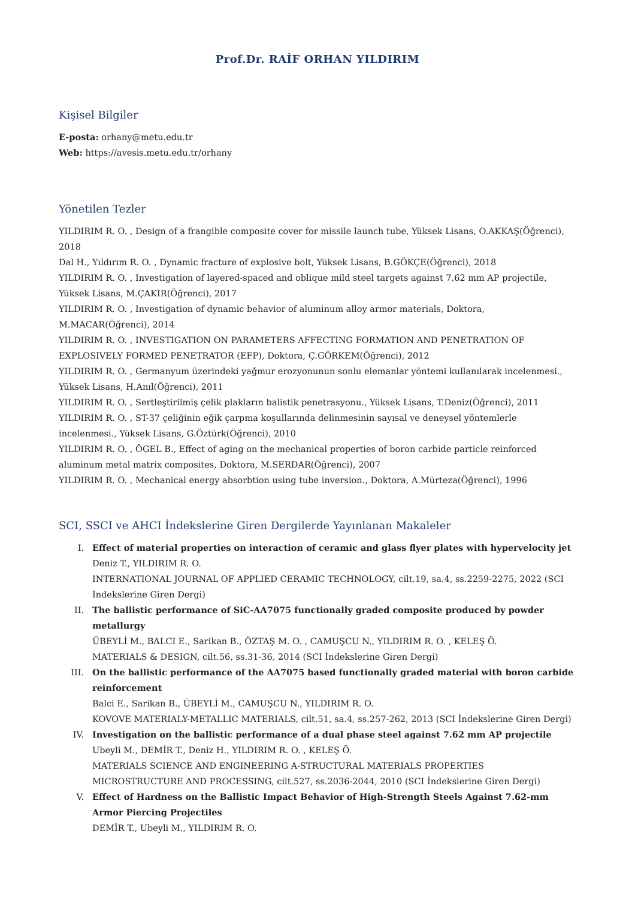Prof.Dr. RAİF ORHAN YILDIRIM
Kişisel Bilgiler
E-posta: orhany@metu.edu.tr
Web: https://avesis.metu.edu.tr/orhany
Yönetilen Tezler
YILDIRIM R. O. , Design of a frangible composite cover for missile launch tube, Yüksek Lisans, O.AKKAŞ(Öğrenci), 2018
Dal H., Yıldırım R. O. , Dynamic fracture of explosive bolt, Yüksek Lisans, B.GÖKÇE(Öğrenci), 2018
YILDIRIM R. O. , Investigation of layered-spaced and oblique mild steel targets against 7.62 mm AP projectile, Yüksek Lisans, M.ÇAKIR(Öğrenci), 2017
YILDIRIM R. O. , Investigation of dynamic behavior of aluminum alloy armor materials, Doktora, M.MACAR(Öğrenci), 2014
YILDIRIM R. O. , INVESTIGATION ON PARAMETERS AFFECTING FORMATION AND PENETRATION OF EXPLOSIVELY FORMED PENETRATOR (EFP), Doktora, Ç.GÖRKEM(Öğrenci), 2012
YILDIRIM R. O. , Germanyum üzerindeki yağmur erozyonunun sonlu elemanlar yöntemi kullanılarak incelenmesi., Yüksek Lisans, H.Anıl(Öğrenci), 2011
YILDIRIM R. O. , Sertleştirilmiş çelik plakların balistik penetrasyonu., Yüksek Lisans, T.Deniz(Öğrenci), 2011
YILDIRIM R. O. , ST-37 çeliğinin eğik çarpma koşullarında delinmesinin sayısal ve deneysel yöntemlerle incelenmesi., Yüksek Lisans, G.Öztürk(Öğrenci), 2010
YILDIRIM R. O. , ÖGEL B., Effect of aging on the mechanical properties of boron carbide particle reinforced aluminum metal matrix composites, Doktora, M.SERDAR(Öğrenci), 2007
YILDIRIM R. O. , Mechanical energy absorbtion using tube inversion., Doktora, A.Mürteza(Öğrenci), 1996
SCI, SSCI ve AHCI İndekslerine Giren Dergilerde Yayınlanan Makaleler
I. Effect of material properties on interaction of ceramic and glass flyer plates with hypervelocity jet
Deniz T., YILDIRIM R. O.
INTERNATIONAL JOURNAL OF APPLIED CERAMIC TECHNOLOGY, cilt.19, sa.4, ss.2259-2275, 2022 (SCI İndekslerine Giren Dergi)
II. The ballistic performance of SiC-AA7075 functionally graded composite produced by powder metallurgy
ÜBEYLİ M., BALCI E., Sarikan B., ÖZTAŞ M. O. , CAMUŞCU N., YILDIRIM R. O. , KELEŞ Ö.
MATERIALS & DESIGN, cilt.56, ss.31-36, 2014 (SCI İndekslerine Giren Dergi)
III. On the ballistic performance of the AA7075 based functionally graded material with boron carbide reinforcement
Balci E., Sarikan B., ÜBEYLİ M., CAMUŞCU N., YILDIRIM R. O.
KOVOVE MATERIALY-METALLIC MATERIALS, cilt.51, sa.4, ss.257-262, 2013 (SCI İndekslerine Giren Dergi)
IV. Investigation on the ballistic performance of a dual phase steel against 7.62 mm AP projectile
Ubeyli M., DEMİR T., Deniz H., YILDIRIM R. O. , KELEŞ Ö.
MATERIALS SCIENCE AND ENGINEERING A-STRUCTURAL MATERIALS PROPERTIES MICROSTRUCTURE AND PROCESSING, cilt.527, ss.2036-2044, 2010 (SCI İndekslerine Giren Dergi)
V. Effect of Hardness on the Ballistic Impact Behavior of High-Strength Steels Against 7.62-mm Armor Piercing Projectiles
DEMİR T., Ubeyli M., YILDIRIM R. O.